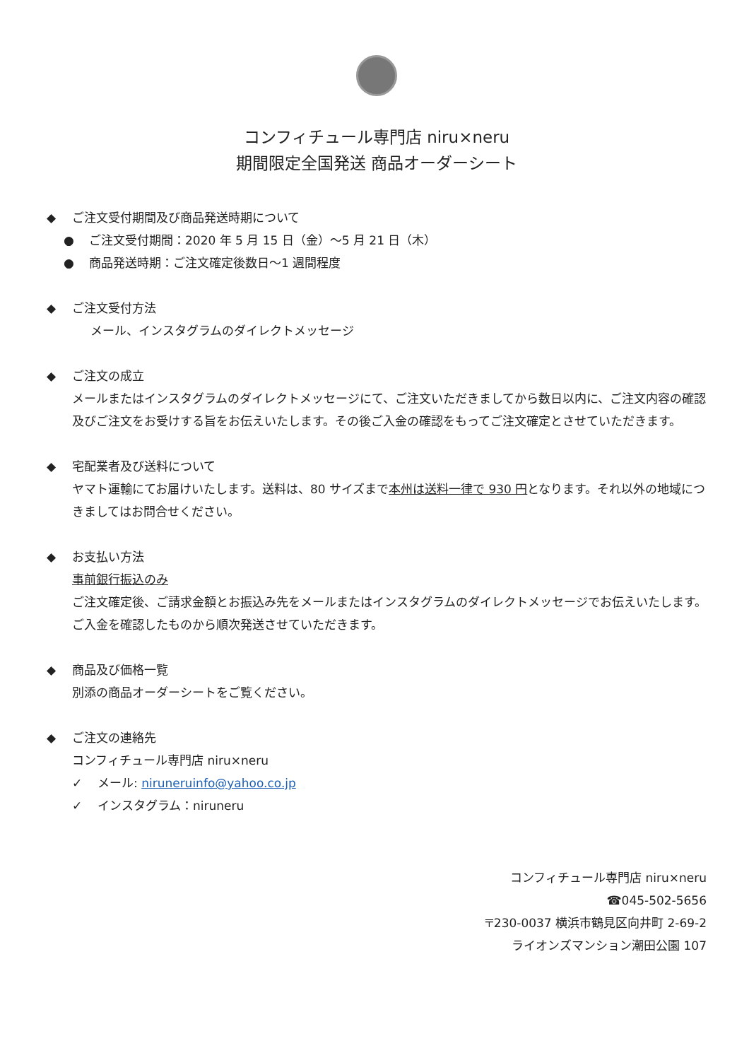コンフィチュール専門店 niru×neru
期間限定全国発送 商品オーダーシート
◆ ご注文受付期間及び商品発送時期について
● ご注文受付期間：2020 年 5 月 15 日（金）～5 月 21 日（木）
● 商品発送時期：ご注文確定後数日～1 週間程度
◆ ご注文受付方法
メール、インスタグラムのダイレクトメッセージ
◆ ご注文の成立
メールまたはインスタグラムのダイレクトメッセージにて、ご注文いただきましてから数日以内に、ご注文内容の確認及びご注文をお受けする旨をお伝えいたします。その後ご入金の確認をもってご注文確定とさせていただきます。
◆ 宅配業者及び送料について
ヤマト運輸にてお届けいたします。送料は、80 サイズまで本州は送料一律で 930 円となります。それ以外の地域につきましてはお問合せください。
◆ お支払い方法
事前銀行振込のみ
ご注文確定後、ご請求金額とお振込み先をメールまたはインスタグラムのダイレクトメッセージでお伝えいたします。ご入金を確認したものから順次発送させていただきます。
◆ 商品及び価格一覧
別添の商品オーダーシートをご覧ください。
◆ ご注文の連絡先
コンフィチュール専門店 niru×neru
✓ メール: niruneruinfo@yahoo.co.jp
✓ インスタグラム：niruneru
コンフィチュール専門店 niru×neru
☎045-502-5656
〒230-0037 横浜市鶴見区向井町 2-69-2
ライオンズマンション潮田公園 107